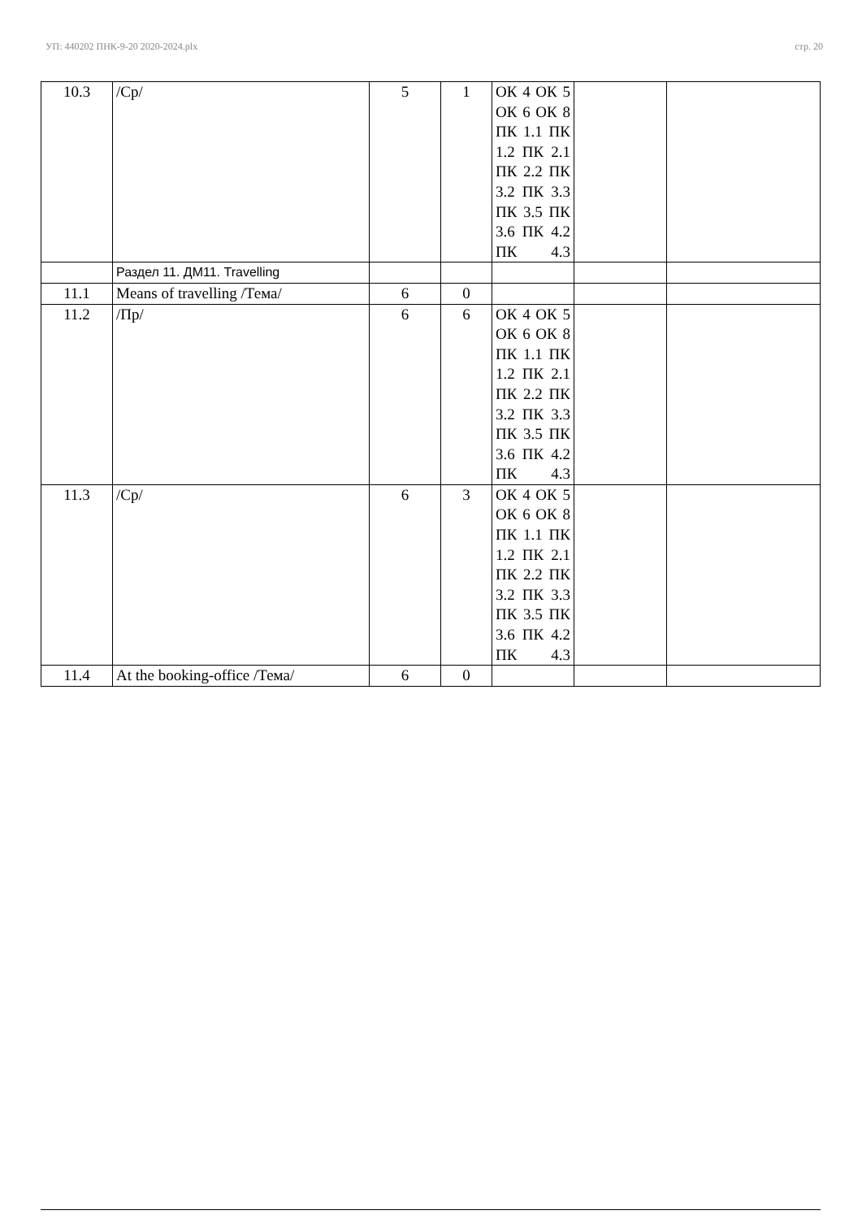УП: 440202 ПНК-9-20 2020-2024.plx стр. 20
| 10.3 | /Ср/ | 5 | 1 | ОК 4 ОК 5 ОК 6 ОК 8 ПК 1.1 ПК 1.2 ПК 2.1 ПК 2.2 ПК 3.2 ПК 3.3 ПК 3.5 ПК 3.6 ПК 4.2 ПК 4.3 | | |
| | Раздел 11. ДМ11. Travelling | | | | | |
| 11.1 | Means of travelling /Тема/ | 6 | 0 | | | |
| 11.2 | /Пр/ | 6 | 6 | ОК 4 ОК 5 ОК 6 ОК 8 ПК 1.1 ПК 1.2 ПК 2.1 ПК 2.2 ПК 3.2 ПК 3.3 ПК 3.5 ПК 3.6 ПК 4.2 ПК 4.3 | | |
| 11.3 | /Ср/ | 6 | 3 | ОК 4 ОК 5 ОК 6 ОК 8 ПК 1.1 ПК 1.2 ПК 2.1 ПК 2.2 ПК 3.2 ПК 3.3 ПК 3.5 ПК 3.6 ПК 4.2 ПК 4.3 | | |
| 11.4 | At the booking-office /Тема/ | 6 | 0 | | | |